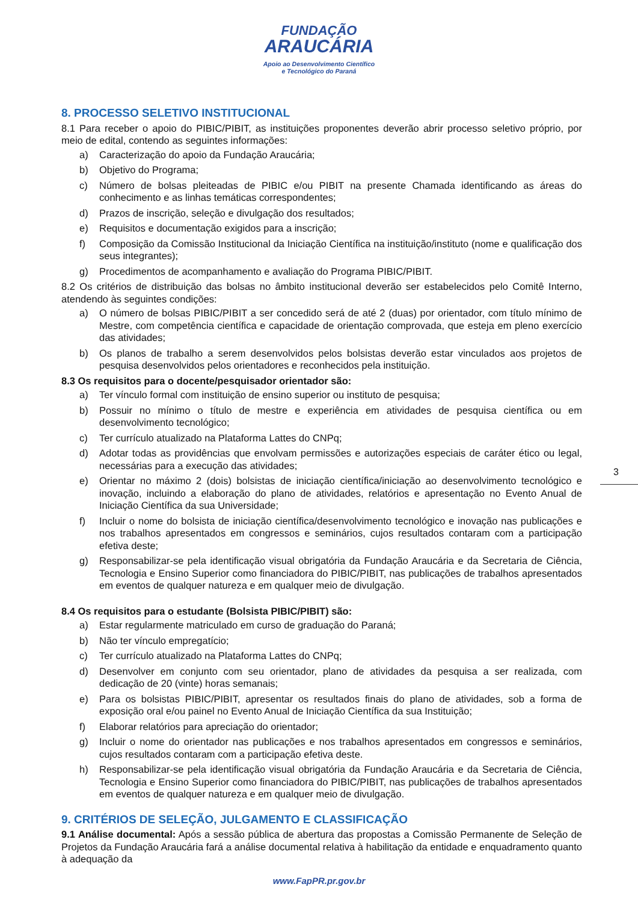FUNDAÇÃO
ARAUCÁRIA
Apoio ao Desenvolvimento Científico
e Tecnológico do Paraná
8. PROCESSO SELETIVO INSTITUCIONAL
8.1 Para receber o apoio do PIBIC/PIBIT, as instituições proponentes deverão abrir processo seletivo próprio, por meio de edital, contendo as seguintes informações:
a) Caracterização do apoio da Fundação Araucária;
b) Objetivo do Programa;
c) Número de bolsas pleiteadas de PIBIC e/ou PIBIT na presente Chamada identificando as áreas do conhecimento e as linhas temáticas correspondentes;
d) Prazos de inscrição, seleção e divulgação dos resultados;
e) Requisitos e documentação exigidos para a inscrição;
f) Composição da Comissão Institucional da Iniciação Científica na instituição/instituto (nome e qualificação dos seus integrantes);
g) Procedimentos de acompanhamento e avaliação do Programa PIBIC/PIBIT.
8.2 Os critérios de distribuição das bolsas no âmbito institucional deverão ser estabelecidos pelo Comitê Interno, atendendo às seguintes condições:
a) O número de bolsas PIBIC/PIBIT a ser concedido será de até 2 (duas) por orientador, com título mínimo de Mestre, com competência científica e capacidade de orientação comprovada, que esteja em pleno exercício das atividades;
b) Os planos de trabalho a serem desenvolvidos pelos bolsistas deverão estar vinculados aos projetos de pesquisa desenvolvidos pelos orientadores e reconhecidos pela instituição.
8.3 Os requisitos para o docente/pesquisador orientador são:
a) Ter vínculo formal com instituição de ensino superior ou instituto de pesquisa;
b) Possuir no mínimo o título de mestre e experiência em atividades de pesquisa científica ou em desenvolvimento tecnológico;
c) Ter currículo atualizado na Plataforma Lattes do CNPq;
d) Adotar todas as providências que envolvam permissões e autorizações especiais de caráter ético ou legal, necessárias para a execução das atividades;
e) Orientar no máximo 2 (dois) bolsistas de iniciação científica/iniciação ao desenvolvimento tecnológico e inovação, incluindo a elaboração do plano de atividades, relatórios e apresentação no Evento Anual de Iniciação Científica da sua Universidade;
f) Incluir o nome do bolsista de iniciação científica/desenvolvimento tecnológico e inovação nas publicações e nos trabalhos apresentados em congressos e seminários, cujos resultados contaram com a participação efetiva deste;
g) Responsabilizar-se pela identificação visual obrigatória da Fundação Araucária e da Secretaria de Ciência, Tecnologia e Ensino Superior como financiadora do PIBIC/PIBIT, nas publicações de trabalhos apresentados em eventos de qualquer natureza e em qualquer meio de divulgação.
8.4 Os requisitos para o estudante (Bolsista PIBIC/PIBIT) são:
a) Estar regularmente matriculado em curso de graduação do Paraná;
b) Não ter vínculo empregatício;
c) Ter currículo atualizado na Plataforma Lattes do CNPq;
d) Desenvolver em conjunto com seu orientador, plano de atividades da pesquisa a ser realizada, com dedicação de 20 (vinte) horas semanais;
e) Para os bolsistas PIBIC/PIBIT, apresentar os resultados finais do plano de atividades, sob a forma de exposição oral e/ou painel no Evento Anual de Iniciação Científica da sua Instituição;
f) Elaborar relatórios para apreciação do orientador;
g) Incluir o nome do orientador nas publicações e nos trabalhos apresentados em congressos e seminários, cujos resultados contaram com a participação efetiva deste.
h) Responsabilizar-se pela identificação visual obrigatória da Fundação Araucária e da Secretaria de Ciência, Tecnologia e Ensino Superior como financiadora do PIBIC/PIBIT, nas publicações de trabalhos apresentados em eventos de qualquer natureza e em qualquer meio de divulgação.
9. CRITÉRIOS DE SELEÇÃO, JULGAMENTO E CLASSIFICAÇÃO
9.1 Análise documental: Após a sessão pública de abertura das propostas a Comissão Permanente de Seleção de Projetos da Fundação Araucária fará a análise documental relativa à habilitação da entidade e enquadramento quanto à adequação da
3
www.FapPR.pr.gov.br